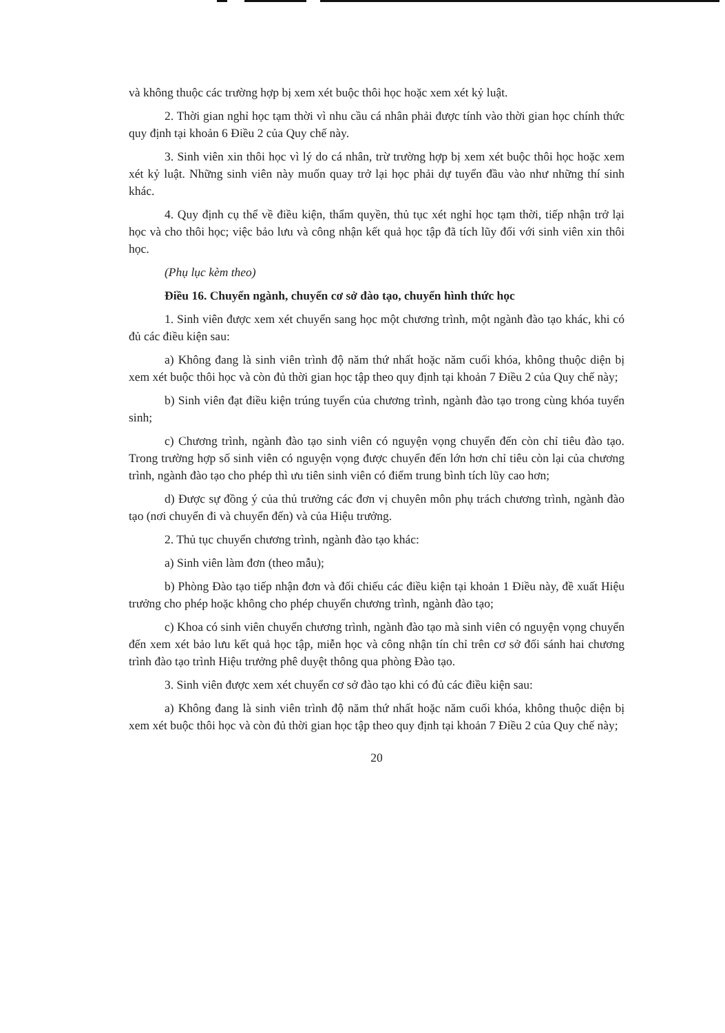và không thuộc các trường hợp bị xem xét buộc thôi học hoặc xem xét kỷ luật.
2. Thời gian nghỉ học tạm thời vì nhu cầu cá nhân phải được tính vào thời gian học chính thức quy định tại khoản 6 Điều 2 của Quy chế này.
3. Sinh viên xin thôi học vì lý do cá nhân, trừ trường hợp bị xem xét buộc thôi học hoặc xem xét kỷ luật. Những sinh viên này muốn quay trở lại học phải dự tuyển đầu vào như những thí sinh khác.
4. Quy định cụ thể về điều kiện, thẩm quyền, thủ tục xét nghỉ học tạm thời, tiếp nhận trở lại học và cho thôi học; việc bảo lưu và công nhận kết quả học tập đã tích lũy đối với sinh viên xin thôi học.
(Phụ lục kèm theo)
Điều 16. Chuyển ngành, chuyển cơ sở đào tạo, chuyển hình thức học
1. Sinh viên được xem xét chuyển sang học một chương trình, một ngành đào tạo khác, khi có đủ các điều kiện sau:
a) Không đang là sinh viên trình độ năm thứ nhất hoặc năm cuối khóa, không thuộc diện bị xem xét buộc thôi học và còn đủ thời gian học tập theo quy định tại khoản 7 Điều 2 của Quy chế này;
b) Sinh viên đạt điều kiện trúng tuyển của chương trình, ngành đào tạo trong cùng khóa tuyển sinh;
c) Chương trình, ngành đào tạo sinh viên có nguyện vọng chuyển đến còn chỉ tiêu đào tạo. Trong trường hợp số sinh viên có nguyện vọng được chuyển đến lớn hơn chỉ tiêu còn lại của chương trình, ngành đào tạo cho phép thì ưu tiên sinh viên có điểm trung bình tích lũy cao hơn;
d) Được sự đồng ý của thủ trưởng các đơn vị chuyên môn phụ trách chương trình, ngành đào tạo (nơi chuyển đi và chuyển đến) và của Hiệu trưởng.
2. Thủ tục chuyển chương trình, ngành đào tạo khác:
a) Sinh viên làm đơn (theo mẫu);
b) Phòng Đào tạo tiếp nhận đơn và đối chiếu các điều kiện tại khoản 1 Điều này, đề xuất Hiệu trưởng cho phép hoặc không cho phép chuyển chương trình, ngành đào tạo;
c) Khoa có sinh viên chuyển chương trình, ngành đào tạo mà sinh viên có nguyện vọng chuyển đến xem xét bảo lưu kết quả học tập, miễn học và công nhận tín chỉ trên cơ sở đối sánh hai chương trình đào tạo trình Hiệu trưởng phê duyệt thông qua phòng Đào tạo.
3. Sinh viên được xem xét chuyển cơ sở đào tạo khi có đủ các điều kiện sau:
a) Không đang là sinh viên trình độ năm thứ nhất hoặc năm cuối khóa, không thuộc diện bị xem xét buộc thôi học và còn đủ thời gian học tập theo quy định tại khoản 7 Điều 2 của Quy chế này;
20